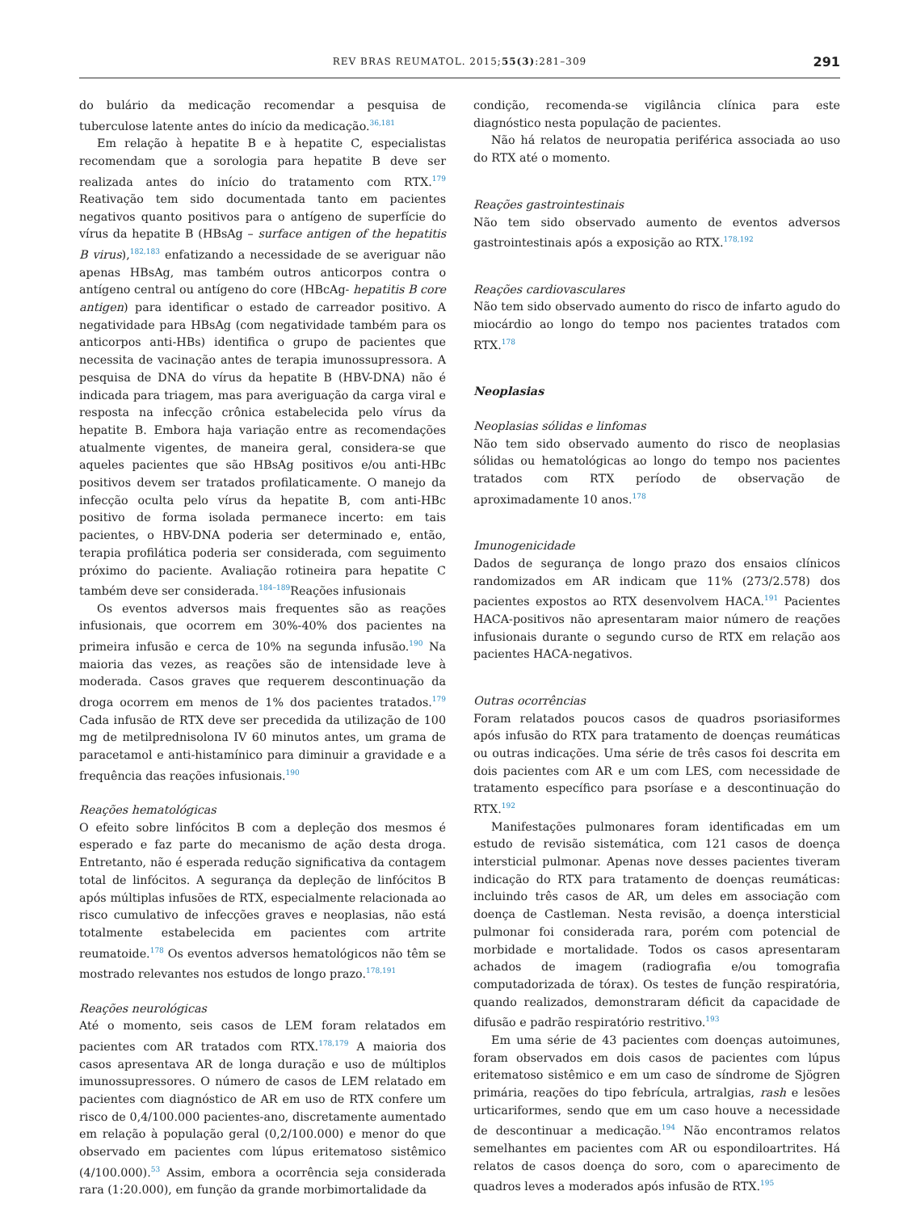REV BRAS REUMATOL. 2015;55(3):281–309 291
do bulário da medicação recomendar a pesquisa de tuberculose latente antes do início da medicação.<sup>36,181</sup>
Em relação à hepatite B e à hepatite C, especialistas recomendam que a sorologia para hepatite B deve ser realizada antes do início do tratamento com RTX.<sup>179</sup> Reativação tem sido documentada tanto em pacientes negativos quanto positivos para o antígeno de superfície do vírus da hepatite B (HBsAg – surface antigen of the hepatitis B virus),<sup>182,183</sup> enfatizando a necessidade de se averiguar não apenas HBsAg, mas também outros anticorpos contra o antígeno central ou antígeno do core (HBcAg- hepatitis B core antigen) para identificar o estado de carreador positivo. A negatividade para HBsAg (com negatividade também para os anticorpos anti-HBs) identifica o grupo de pacientes que necessita de vacinação antes de terapia imunossupressora. A pesquisa de DNA do vírus da hepatite B (HBV-DNA) não é indicada para triagem, mas para averiguação da carga viral e resposta na infecção crônica estabelecida pelo vírus da hepatite B. Embora haja variação entre as recomendações atualmente vigentes, de maneira geral, considera-se que aqueles pacientes que são HBsAg positivos e/ou anti-HBc positivos devem ser tratados profilaticamente. O manejo da infecção oculta pelo vírus da hepatite B, com anti-HBc positivo de forma isolada permanece incerto: em tais pacientes, o HBV-DNA poderia ser determinado e, então, terapia profilática poderia ser considerada, com seguimento próximo do paciente. Avaliação rotineira para hepatite C também deve ser considerada.<sup>184–189</sup>Reações infusionais
Os eventos adversos mais frequentes são as reações infusionais, que ocorrem em 30%-40% dos pacientes na primeira infusão e cerca de 10% na segunda infusão.<sup>190</sup> Na maioria das vezes, as reações são de intensidade leve à moderada. Casos graves que requerem descontinuação da droga ocorrem em menos de 1% dos pacientes tratados.<sup>179</sup> Cada infusão de RTX deve ser precedida da utilização de 100 mg de metilprednisolona IV 60 minutos antes, um grama de paracetamol e anti-histamínico para diminuir a gravidade e a frequência das reações infusionais.<sup>190</sup>
Reações hematológicas
O efeito sobre linfócitos B com a depleção dos mesmos é esperado e faz parte do mecanismo de ação desta droga. Entretanto, não é esperada redução significativa da contagem total de linfócitos. A segurança da depleção de linfócitos B após múltiplas infusões de RTX, especialmente relacionada ao risco cumulativo de infecções graves e neoplasias, não está totalmente estabelecida em pacientes com artrite reumatoide.<sup>178</sup> Os eventos adversos hematológicos não têm se mostrado relevantes nos estudos de longo prazo.<sup>178,191</sup>
Reações neurológicas
Até o momento, seis casos de LEM foram relatados em pacientes com AR tratados com RTX.<sup>178,179</sup> A maioria dos casos apresentava AR de longa duração e uso de múltiplos imunossupressores. O número de casos de LEM relatado em pacientes com diagnóstico de AR em uso de RTX confere um risco de 0,4/100.000 pacientes-ano, discretamente aumentado em relação à população geral (0,2/100.000) e menor do que observado em pacientes com lúpus eritematoso sistêmico (4/100.000).<sup>53</sup> Assim, embora a ocorrência seja considerada rara (1:20.000), em função da grande morbimortalidade da
condição, recomenda-se vigilância clínica para este diagnóstico nesta população de pacientes.
Não há relatos de neuropatia periférica associada ao uso do RTX até o momento.
Reações gastrointestinais
Não tem sido observado aumento de eventos adversos gastrointestinais após a exposição ao RTX.<sup>178,192</sup>
Reações cardiovasculares
Não tem sido observado aumento do risco de infarto agudo do miocárdio ao longo do tempo nos pacientes tratados com RTX.<sup>178</sup>
Neoplasias
Neoplasias sólidas e linfomas
Não tem sido observado aumento do risco de neoplasias sólidas ou hematológicas ao longo do tempo nos pacientes tratados com RTX período de observação de aproximadamente 10 anos.<sup>178</sup>
Imunogenicidade
Dados de segurança de longo prazo dos ensaios clínicos randomizados em AR indicam que 11% (273/2.578) dos pacientes expostos ao RTX desenvolvem HACA.<sup>191</sup> Pacientes HACA-positivos não apresentaram maior número de reações infusionais durante o segundo curso de RTX em relação aos pacientes HACA-negativos.
Outras ocorrências
Foram relatados poucos casos de quadros psoriasiformes após infusão do RTX para tratamento de doenças reumáticas ou outras indicações. Uma série de três casos foi descrita em dois pacientes com AR e um com LES, com necessidade de tratamento específico para psoríase e a descontinuação do RTX.<sup>192</sup>
Manifestações pulmonares foram identificadas em um estudo de revisão sistemática, com 121 casos de doença intersticial pulmonar. Apenas nove desses pacientes tiveram indicação do RTX para tratamento de doenças reumáticas: incluindo três casos de AR, um deles em associação com doença de Castleman. Nesta revisão, a doença intersticial pulmonar foi considerada rara, porém com potencial de morbidade e mortalidade. Todos os casos apresentaram achados de imagem (radiografia e/ou tomografia computadorizada de tórax). Os testes de função respiratória, quando realizados, demonstraram déficit da capacidade de difusão e padrão respiratório restritivo.<sup>193</sup>
Em uma série de 43 pacientes com doenças autoimunes, foram observados em dois casos de pacientes com lúpus eritematoso sistêmico e em um caso de síndrome de Sjögren primária, reações do tipo febrícula, artralgias, rash e lesões urticariformes, sendo que em um caso houve a necessidade de descontinuar a medicação.<sup>194</sup> Não encontramos relatos semelhantes em pacientes com AR ou espondiloartrites. Há relatos de casos doença do soro, com o aparecimento de quadros leves a moderados após infusão de RTX.<sup>195</sup>